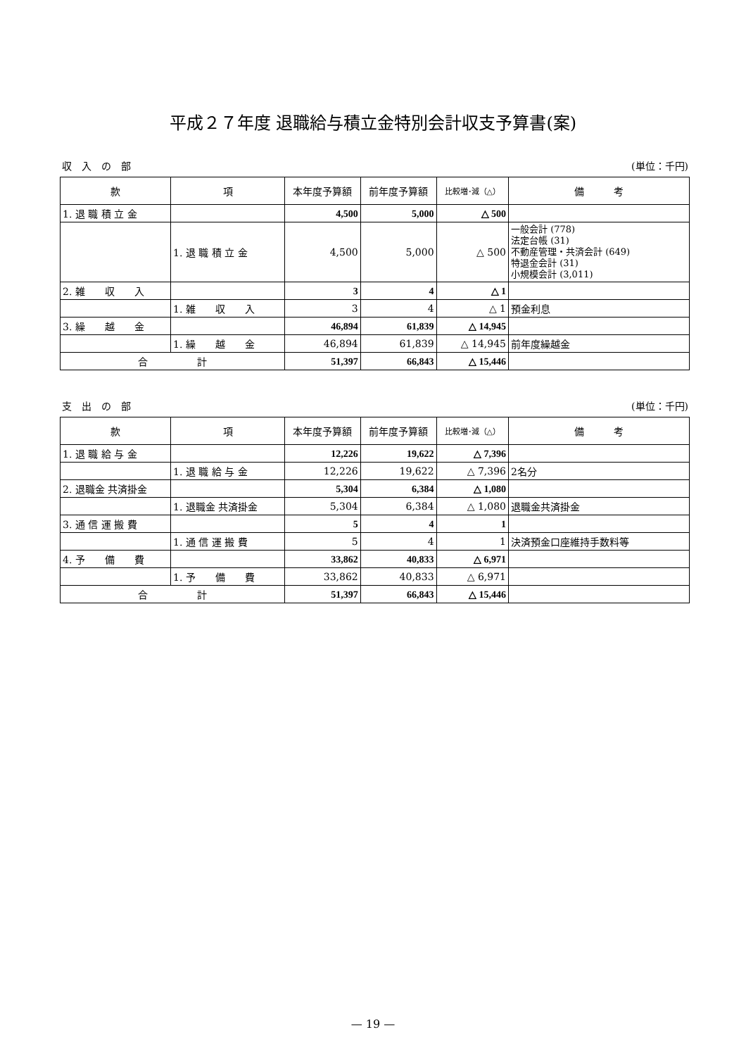平成２７年度 退職給与積立金特別会計収支予算書(案)
収　入　の　部 (単位：千円)
| 款 | 項 | 本年度予算額 | 前年度予算額 | 比較増･減（△） | 備 考 |
| --- | --- | --- | --- | --- | --- |
| 1. 退 職 積 立 金 | | 4,500 | 5,000 | △ 500 | |
| | 1. 退 職 積 立 金 | 4,500 | 5,000 | △ 500 | 一般会計 (778) 法定台帳 (31) 不動産管理・共済会計 (649) 特退金会計 (31) 小規模会計 (3,011) |
| 2. 雑 収 入 | | 3 | 4 | △ 1 | |
| | 1. 雑 収 入 | 3 | 4 | △ 1 | 預金利息 |
| 3. 繰 越 金 | | 46,894 | 61,839 | △ 14,945 | |
| | 1. 繰 越 金 | 46,894 | 61,839 | △ 14,945 | 前年度繰越金 |
| 合 計 | | 51,397 | 66,843 | △ 15,446 | |
支　出　の　部 (単位：千円)
| 款 | 項 | 本年度予算額 | 前年度予算額 | 比較増･減（△） | 備 考 |
| --- | --- | --- | --- | --- | --- |
| 1. 退 職 給 与 金 | | 12,226 | 19,622 | △ 7,396 | |
| | 1. 退 職 給 与 金 | 12,226 | 19,622 | △ 7,396 | 2名分 |
| 2. 退職金 共済掛金 | | 5,304 | 6,384 | △ 1,080 | |
| | 1. 退職金 共済掛金 | 5,304 | 6,384 | △ 1,080 | 退職金共済掛金 |
| 3. 通 信 運 搬 費 | | 5 | 4 | 1 | |
| | 1. 通 信 運 搬 費 | 5 | 4 | 1 | 決済預金口座維持手数料等 |
| 4. 予 備 費 | | 33,862 | 40,833 | △ 6,971 | |
| | 1. 予 備 費 | 33,862 | 40,833 | △ 6,971 | |
| 合 計 | | 51,397 | 66,843 | △ 15,446 | |
— 19 —